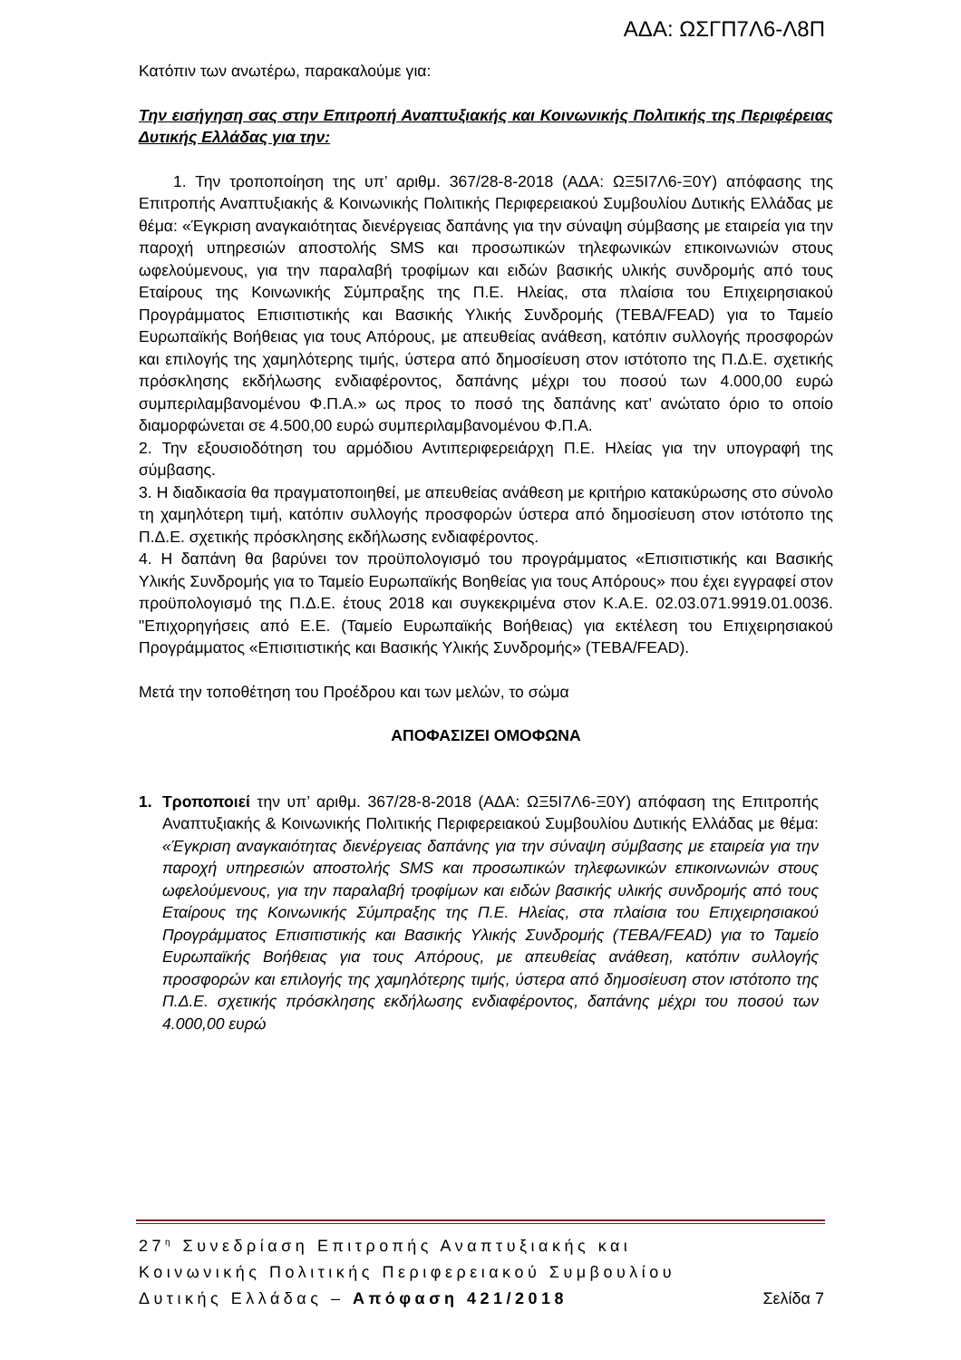ΑΔΑ: ΩΣΓΠ7Λ6-Λ8Π
Κατόπιν των ανωτέρω, παρακαλούμε για:
Την εισήγηση σας στην Επιτροπή Αναπτυξιακής και Κοινωνικής Πολιτικής της Περιφέρειας Δυτικής Ελλάδας για την:
1. Την τροποποίηση της υπ’ αριθμ. 367/28-8-2018 (ΑΔΑ: ΩΞ5Ι7Λ6-Ξ0Υ) απόφασης της Επιτροπής Αναπτυξιακής & Κοινωνικής Πολιτικής Περιφερειακού Συμβουλίου Δυτικής Ελλάδας με θέμα: «Έγκριση αναγκαιότητας διενέργειας δαπάνης για την σύναψη σύμβασης με εταιρεία για την παροχή υπηρεσιών αποστολής SMS και προσωπικών τηλεφωνικών επικοινωνιών στους ωφελούμενους, για την παραλαβή τροφίμων και ειδών βασικής υλικής συνδρομής από τους Εταίρους της Κοινωνικής Σύμπραξης της Π.Ε. Ηλείας, στα πλαίσια του Επιχειρησιακού Προγράμματος Επισιτιστικής και Βασικής Υλικής Συνδρομής (ΤΕΒΑ/FEAD) για το Ταμείο Ευρωπαϊκής Βοήθειας για τους Απόρους, με απευθείας ανάθεση, κατόπιν συλλογής προσφορών και επιλογής της χαμηλότερης τιμής, ύστερα από δημοσίευση στον ιστότοπο της Π.Δ.Ε. σχετικής πρόσκλησης εκδήλωσης ενδιαφέροντος, δαπάνης μέχρι του ποσού των 4.000,00 ευρώ συμπεριλαμβανομένου Φ.Π.Α.» ως προς το ποσό της δαπάνης κατ’ ανώτατο όριο το οποίο διαμορφώνεται σε 4.500,00 ευρώ συμπεριλαμβανομένου Φ.Π.Α.
2. Την εξουσιοδότηση του αρμόδιου Αντιπεριφερειάρχη Π.Ε. Ηλείας για την υπογραφή της σύμβασης.
3. Η διαδικασία θα πραγματοποιηθεί, με απευθείας ανάθεση με κριτήριο κατακύρωσης στο σύνολο τη χαμηλότερη τιμή, κατόπιν συλλογής προσφορών ύστερα από δημοσίευση στον ιστότοπο της Π.Δ.Ε. σχετικής πρόσκλησης εκδήλωσης ενδιαφέροντος.
4. Η δαπάνη θα βαρύνει τον προϋπολογισμό του προγράμματος «Επισιτιστικής και Βασικής Υλικής Συνδρομής για το Ταμείο Ευρωπαϊκής Βοηθείας για τους Απόρους» που έχει εγγραφεί στον προϋπολογισμό της Π.Δ.Ε. έτους 2018 και συγκεκριμένα στον Κ.Α.Ε. 02.03.071.9919.01.0036. "Επιχορηγήσεις από Ε.Ε. (Ταμείο Ευρωπαϊκής Βοήθειας) για εκτέλεση του Επιχειρησιακού Προγράμματος «Επισιτιστικής και Βασικής Υλικής Συνδρομής» (ΤΕΒΑ/FEAD).
Μετά την τοποθέτηση του Προέδρου και των μελών, το σώμα
ΑΠΟΦΑΣΙΖΕΙ ΟΜΟΦΩΝΑ
1. Τροποποιεί την υπ’ αριθμ. 367/28-8-2018 (ΑΔΑ: ΩΞ5Ι7Λ6-Ξ0Υ) απόφαση της Επιτροπής Αναπτυξιακής & Κοινωνικής Πολιτικής Περιφερειακού Συμβουλίου Δυτικής Ελλάδας με θέμα: «Έγκριση αναγκαιότητας διενέργειας δαπάνης για την σύναψη σύμβασης με εταιρεία για την παροχή υπηρεσιών αποστολής SMS και προσωπικών τηλεφωνικών επικοινωνιών στους ωφελούμενους, για την παραλαβή τροφίμων και ειδών βασικής υλικής συνδρομής από τους Εταίρους της Κοινωνικής Σύμπραξης της Π.Ε. Ηλείας, στα πλαίσια του Επιχειρησιακού Προγράμματος Επισιτιστικής και Βασικής Υλικής Συνδρομής (ΤΕΒΑ/FEAD) για το Ταμείο Ευρωπαϊκής Βοήθειας για τους Απόρους, με απευθείας ανάθεση, κατόπιν συλλογής προσφορών και επιλογής της χαμηλότερης τιμής, ύστερα από δημοσίευση στον ιστότοπο της Π.Δ.Ε. σχετικής πρόσκλησης εκδήλωσης ενδιαφέροντος, δαπάνης μέχρι του ποσού των 4.000,00 ευρώ
27<sup>η</sup> Συνεδρίαση Επιτροπής Αναπτυξιακής και
Κοινωνικής Πολιτικής Περιφερειακού Συμβουλίου
Δυτικής Ελλάδας – Απόφαση 421/2018 Σελίδα 7